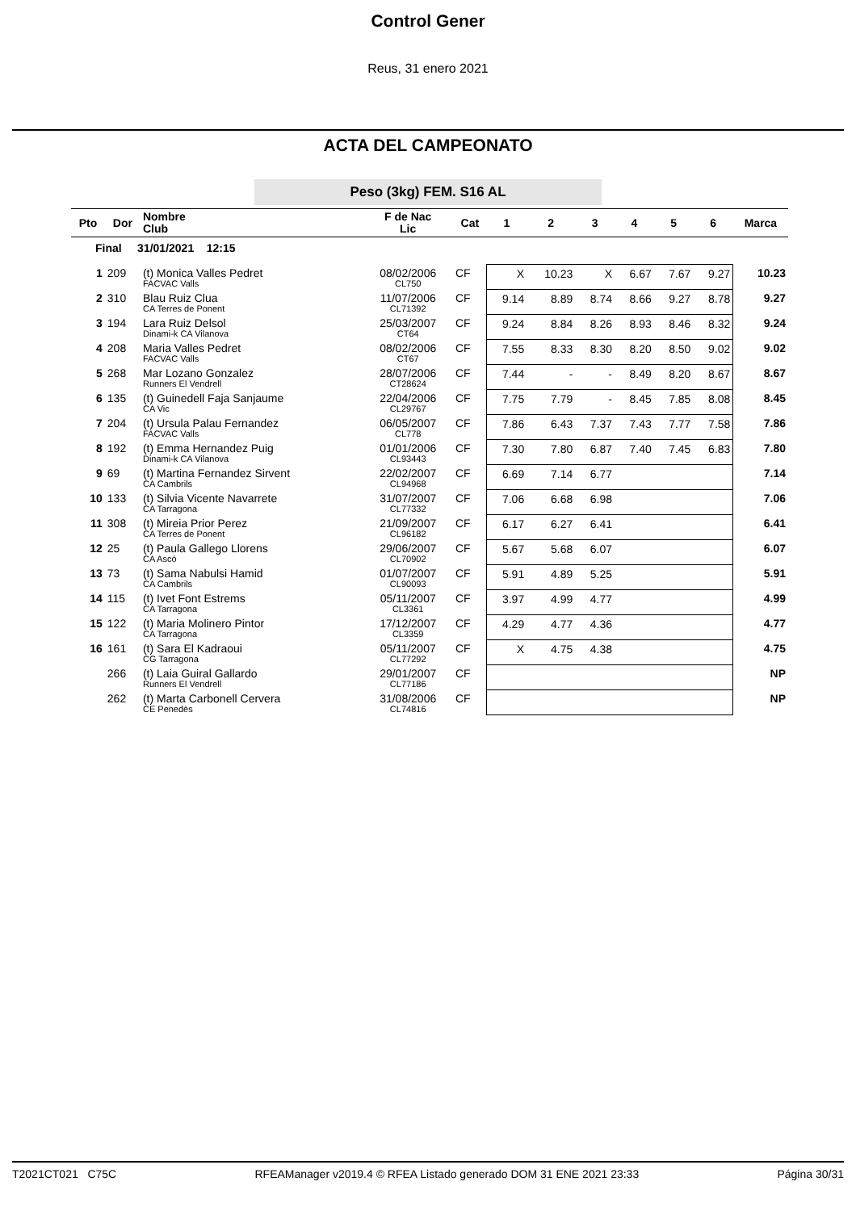Control Gener
Reus, 31 enero 2021
ACTA DEL CAMPEONATO
Peso (3kg) FEM. S16 AL
| Pto | Dor | Nombre Club | F de Nac Lic | Cat | 1 | 2 | 3 | 4 | 5 | 6 | Marca |
| --- | --- | --- | --- | --- | --- | --- | --- | --- | --- | --- | --- |
| Final 31/01/2021 12:15 | | | | | | | | | | | |
| 1 | 209 | (t) Monica Valles Pedret FACVAC Valls | 08/02/2006 CL750 | CF | X | 10.23 | X | 6.67 | 7.67 | 9.27 | 10.23 |
| 2 | 310 | Blau Ruiz Clua CA Terres de Ponent | 11/07/2006 CL71392 | CF | 9.14 | 8.89 | 8.74 | 8.66 | 9.27 | 8.78 | 9.27 |
| 3 | 194 | Lara Ruiz Delsol Dinami-k CA Vilanova | 25/03/2007 CT64 | CF | 9.24 | 8.84 | 8.26 | 8.93 | 8.46 | 8.32 | 9.24 |
| 4 | 208 | Maria Valles Pedret FACVAC Valls | 08/02/2006 CT67 | CF | 7.55 | 8.33 | 8.30 | 8.20 | 8.50 | 9.02 | 9.02 |
| 5 | 268 | Mar Lozano Gonzalez Runners El Vendrell | 28/07/2006 CT28624 | CF | 7.44 | - | - | 8.49 | 8.20 | 8.67 | 8.67 |
| 6 | 135 | (t) Guinedell Faja Sanjaume CA Vic | 22/04/2006 CL29767 | CF | 7.75 | 7.79 | - | 8.45 | 7.85 | 8.08 | 8.45 |
| 7 | 204 | (t) Ursula Palau Fernandez FACVAC Valls | 06/05/2007 CL778 | CF | 7.86 | 6.43 | 7.37 | 7.43 | 7.77 | 7.58 | 7.86 |
| 8 | 192 | (t) Emma Hernandez Puig Dinami-k CA Vilanova | 01/01/2006 CL93443 | CF | 7.30 | 7.80 | 6.87 | 7.40 | 7.45 | 6.83 | 7.80 |
| 9 | 69 | (t) Martina Fernandez Sirvent CA Cambrils | 22/02/2007 CL94968 | CF | 6.69 | 7.14 | 6.77 | | | | 7.14 |
| 10 | 133 | (t) Silvia Vicente Navarrete CA Tarragona | 31/07/2007 CL77332 | CF | 7.06 | 6.68 | 6.98 | | | | 7.06 |
| 11 | 308 | (t) Mireia Prior Perez CA Terres de Ponent | 21/09/2007 CL96182 | CF | 6.17 | 6.27 | 6.41 | | | | 6.41 |
| 12 | 25 | (t) Paula Gallego Llorens CA Ascó | 29/06/2007 CL70902 | CF | 5.67 | 5.68 | 6.07 | | | | 6.07 |
| 13 | 73 | (t) Sama Nabulsi Hamid CA Cambrils | 01/07/2007 CL90093 | CF | 5.91 | 4.89 | 5.25 | | | | 5.91 |
| 14 | 115 | (t) Ivet Font Estrems CA Tarragona | 05/11/2007 CL3361 | CF | 3.97 | 4.99 | 4.77 | | | | 4.99 |
| 15 | 122 | (t) Maria Molinero Pintor CA Tarragona | 17/12/2007 CL3359 | CF | 4.29 | 4.77 | 4.36 | | | | 4.77 |
| 16 | 161 | (t) Sara El Kadraoui CG Tarragona | 05/11/2007 CL77292 | CF | X | 4.75 | 4.38 | | | | 4.75 |
| | 266 | (t) Laia Guiral Gallardo Runners El Vendrell | 29/01/2007 CL77186 | CF | | | | | | | NP |
| | 262 | (t) Marta Carbonell Cervera CE Penedès | 31/08/2006 CL74816 | CF | | | | | | | NP |
T2021CT021 C75C RFEAManager v2019.4 © RFEA Listado generado DOM 31 ENE 2021 23:33 Página 30/31